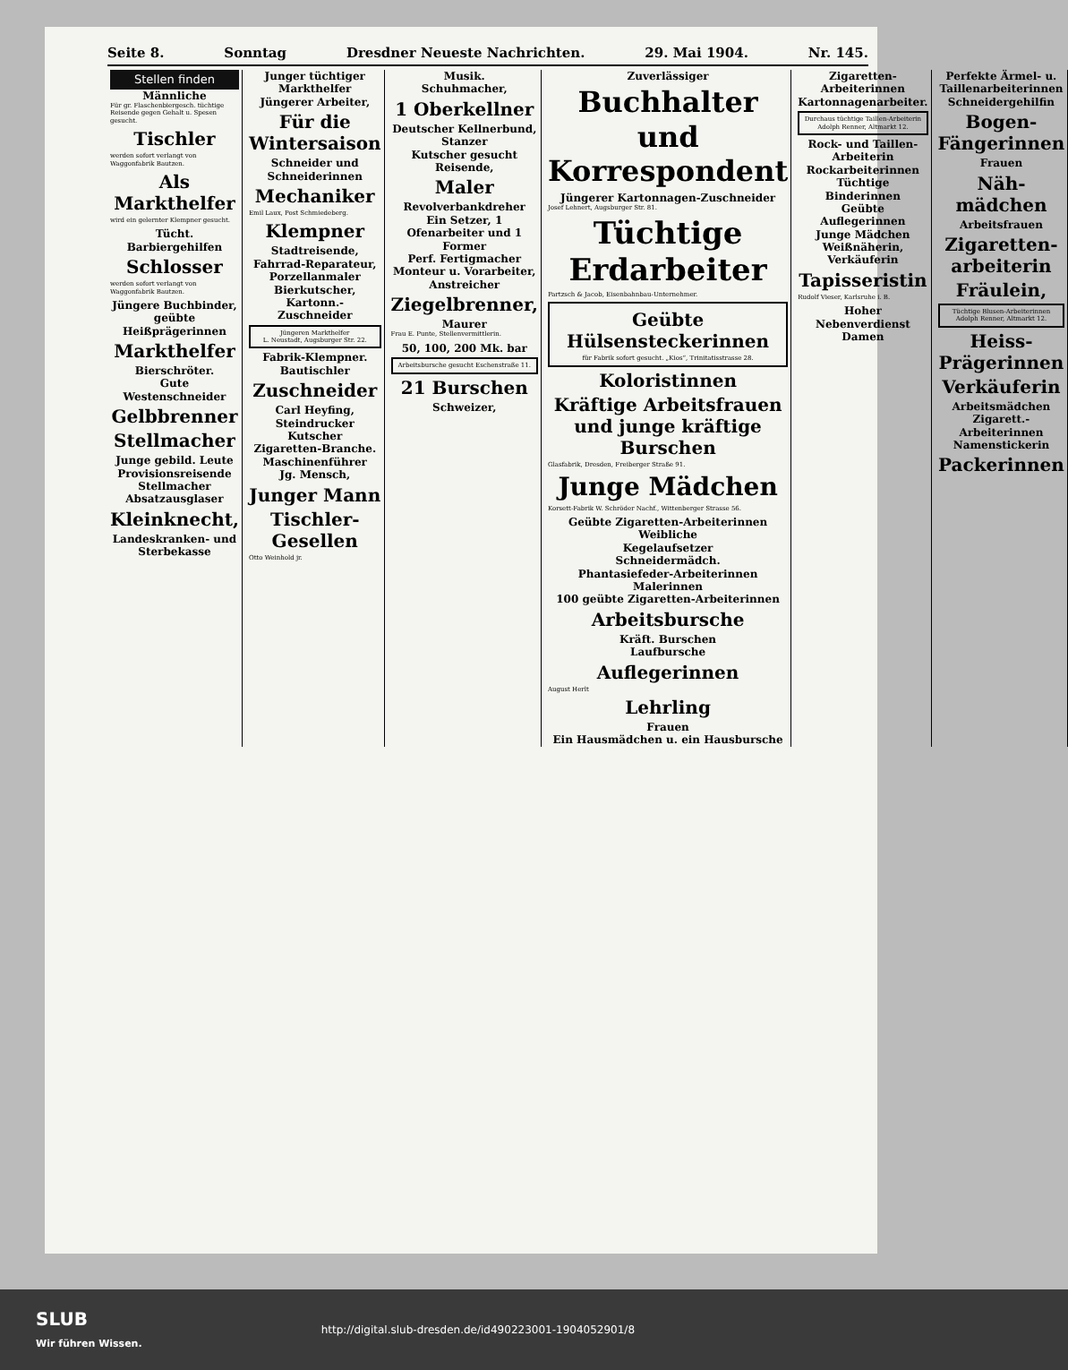Seite 8. Sonntag Dresdner Neueste Nachrichten. 29. Mai 1904. Nr. 145.
Stellen finden
Männliche
Für gr. Flaschenbiergesch. tüchtige Reisende gegen Gehalt u. Spesen gesucht.
Tischler
werden sofort verlangt von Waggonfabrik Bautzen.
Als Markthelfer
wird ein gelernter Klempner gesucht.
Tücht. Barbiergehilfen
Schlosser
werden sofort verlangt von Waggonfabrik Bautzen.
Jüngere Buchbinder, geübte Heißprägerinnen
Markthelfer
Bierschröter.
Gute Westenschneider
Gelbbrenner
Stellmacher
Junge gebild. Leute
Provisionsreisende
Stellmacher
Absatzausglaser
Kleinknecht,
Landeskranken- und Sterbekasse
Junger tüchtiger Markthelfer
Jüngerer Arbeiter,
Für die Wintersaison
Schneider und Schneiderinnen
Mechaniker
Emil Laux, Post Schmiedeberg.
Klempner
Stadtreisende,
Fahrrad-Reparateur,
Porzellanmaler
Bierkutscher,
Kartonn.-Zuschneider
Jüngeren Markthelfer
L. Neustadt, Augsburger Str. 22.
Fabrik-Klempner.
Bautischler
Zuschneider
Carl Heyfing,
Steindrucker
Kutscher
Zigaretten-Branche.
Maschinenführer
Jg. Mensch,
Junger Mann
Tischler-Gesellen
Otto Weinhold jr.
Musik.
Schuhmacher,
1 Oberkellner
Deutscher Kellnerbund,
Stanzer
Kutscher gesucht
Reisende,
Maler
Revolverbankdreher
Ein Setzer, 1 Ofenarbeiter und 1 Former
Perf. Fertigmacher
Monteur u. Vorarbeiter,
Anstreicher
Ziegelbrenner,
Maurer
Frau E. Punte, Stellenvermittlerin.
50, 100, 200 Mk. bar
Arbeitsbursche gesucht Eschenstraße 11.
21 Burschen
Schweizer,
Zuverlässiger
Buchhalter und Korrespondent
Jüngerer Kartonnagen-Zuschneider
Josef Lehnert, Augsburger Str. 81.
Tüchtige Erdarbeiter
Partzsch & Jacob, Eisenbahnbau-Unternehmer.
Geübte Hülsensteckerinnen
für Fabrik sofort gesucht. „Kios“, Trinitatisstrasse 28.
Koloristinnen
Kräftige Arbeitsfrauen und junge kräftige Burschen
Glasfabrik, Dresden, Freiberger Straße 91.
Junge Mädchen
Korsett-Fabrik W. Schröder Nachf., Wittenberger Strasse 56.
Geübte Zigaretten-Arbeiterinnen
Weibliche
Kegelaufsetzer
Schneidermädch.
Phantasiefeder-Arbeiterinnen
Malerinnen
100 geübte Zigaretten-Arbeiterinnen
Arbeitsbursche
Kräft. Burschen
Laufbursche
Auflegerinnen
August Herlt
Lehrling
Frauen
Ein Hausmädchen u. ein Hausbursche
Zigaretten-Arbeiterinnen
Kartonnagenarbeiter.
Durchaus tüchtige Taillen-Arbeiterin
Adolph Renner, Altmarkt 12.
Rock- und Taillen-Arbeiterin
Rockarbeiterinnen
Tüchtige Binderinnen
Geübte Auflegerinnen
Junge Mädchen
Weißnäherin,
Verkäuferin
Tapisseristin
Rudolf Vieser, Karlsruhe i. B.
Hoher Nebenverdienst
Damen
Perfekte Ärmel- u. Taillenarbeiterinnen
Schneidergehilfin
Bogen-Fängerinnen
Frauen
Näh-mädchen
Arbeitsfrauen
Zigaretten-arbeiterin
Fräulein,
Tüchtige Blusen-Arbeiterinnen
Adolph Renner, Altmarkt 12.
Heiss-Prägerinnen
Verkäuferin
Arbeitsmädchen
Zigarett.-Arbeiterinnen
Namenstickerin
Packerinnen
SLUB
Wir führen Wissen. http://digital.slub-dresden.de/id490223001-1904052901/8